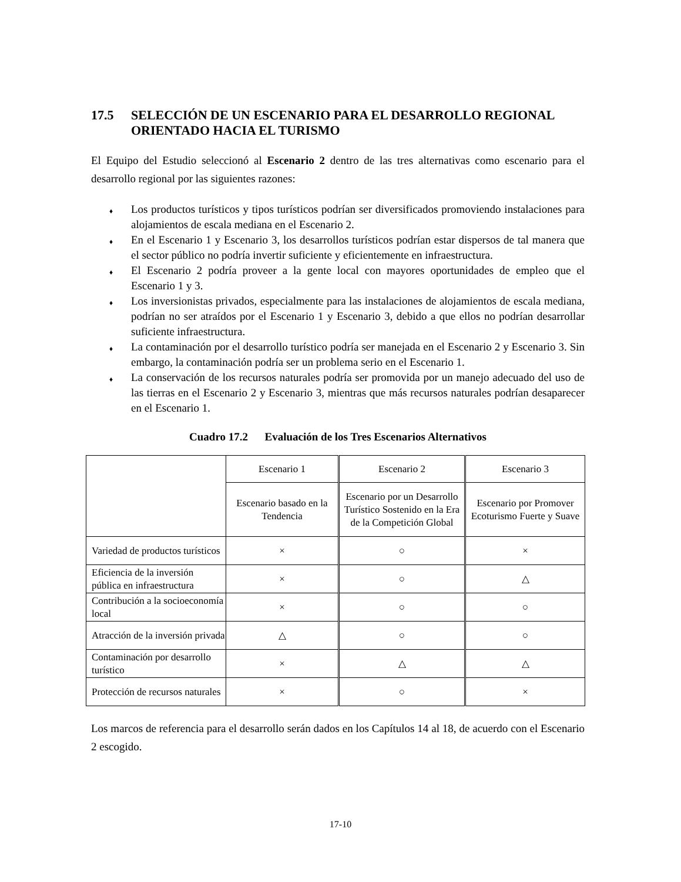17.5 SELECCIÓN DE UN ESCENARIO PARA EL DESARROLLO REGIONAL ORIENTADO HACIA EL TURISMO
El Equipo del Estudio seleccionó al Escenario 2 dentro de las tres alternativas como escenario para el desarrollo regional por las siguientes razones:
♦ Los productos turísticos y tipos turísticos podrían ser diversificados promoviendo instalaciones para alojamientos de escala mediana en el Escenario 2.
♦ En el Escenario 1 y Escenario 3, los desarrollos turísticos podrían estar dispersos de tal manera que el sector público no podría invertir suficiente y eficientemente en infraestructura.
♦ El Escenario 2 podría proveer a la gente local con mayores oportunidades de empleo que el Escenario 1 y 3.
♦ Los inversionistas privados, especialmente para las instalaciones de alojamientos de escala mediana, podrían no ser atraídos por el Escenario 1 y Escenario 3, debido a que ellos no podrían desarrollar suficiente infraestructura.
♦ La contaminación por el desarrollo turístico podría ser manejada en el Escenario 2 y Escenario 3. Sin embargo, la contaminación podría ser un problema serio en el Escenario 1.
♦ La conservación de los recursos naturales podría ser promovida por un manejo adecuado del uso de las tierras en el Escenario 2 y Escenario 3, mientras que más recursos naturales podrían desaparecer en el Escenario 1.
Cuadro 17.2 Evaluación de los Tres Escenarios Alternativos
| | Escenario 1 | Escenario 2 | Escenario 3 |
| --- | --- | --- | --- |
| | Escenario basado en la Tendencia | Escenario por un Desarrollo Turístico Sostenido en la Era de la Competición Global | Escenario por Promover Ecoturismo Fuerte y Suave |
| Variedad de productos turísticos | × | ○ | × |
| Eficiencia de la inversión pública en infraestructura | × | ○ | △ |
| Contribución a la socioeconomía local | × | ○ | ○ |
| Atracción de la inversión privada | △ | ○ | ○ |
| Contaminación por desarrollo turístico | × | △ | △ |
| Protección de recursos naturales | × | ○ | × |
Los marcos de referencia para el desarrollo serán dados en los Capítulos 14 al 18, de acuerdo con el Escenario 2 escogido.
17-10